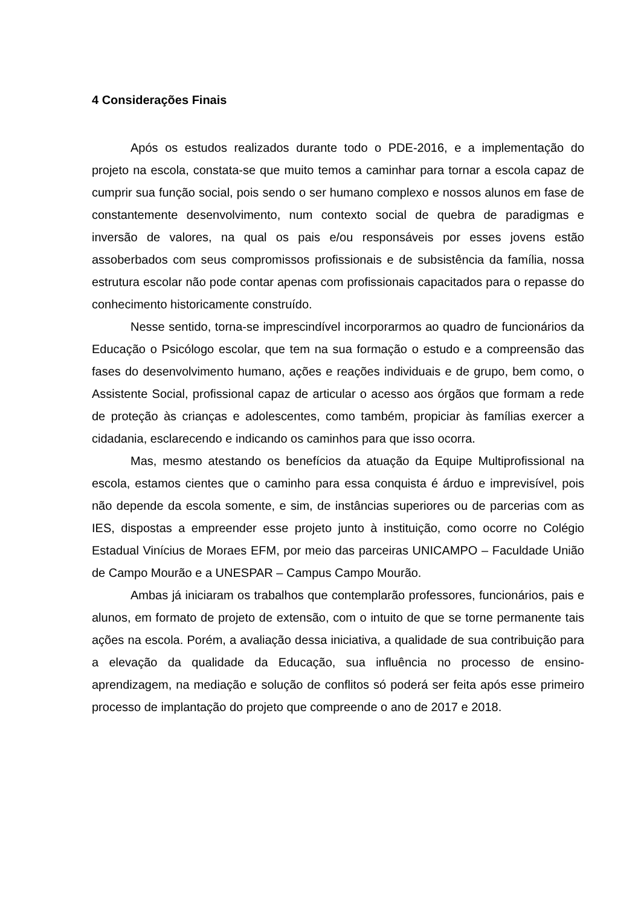4 Considerações Finais
Após os estudos realizados durante todo o PDE-2016, e a implementação do projeto na escola, constata-se que muito temos a caminhar para tornar a escola capaz de cumprir sua função social, pois sendo o ser humano complexo e nossos alunos em fase de constantemente desenvolvimento, num contexto social de quebra de paradigmas e inversão de valores, na qual os pais e/ou responsáveis por esses jovens estão assoberbados com seus compromissos profissionais e de subsistência da família, nossa estrutura escolar não pode contar apenas com profissionais capacitados para o repasse do conhecimento historicamente construído.
Nesse sentido, torna-se imprescindível incorporarmos ao quadro de funcionários da Educação o Psicólogo escolar, que tem na sua formação o estudo e a compreensão das fases do desenvolvimento humano, ações e reações individuais e de grupo, bem como, o Assistente Social, profissional capaz de articular o acesso aos órgãos que formam a rede de proteção às crianças e adolescentes, como também, propiciar às famílias exercer a cidadania, esclarecendo e indicando os caminhos para que isso ocorra.
Mas, mesmo atestando os benefícios da atuação da Equipe Multiprofissional na escola, estamos cientes que o caminho para essa conquista é árduo e imprevisível, pois não depende da escola somente, e sim, de instâncias superiores ou de parcerias com as IES, dispostas a empreender esse projeto junto à instituição, como ocorre no Colégio Estadual Vinícius de Moraes EFM, por meio das parceiras UNICAMPO – Faculdade União de Campo Mourão e a UNESPAR – Campus Campo Mourão.
Ambas já iniciaram os trabalhos que contemplarão professores, funcionários, pais e alunos, em formato de projeto de extensão, com o intuito de que se torne permanente tais ações na escola. Porém, a avaliação dessa iniciativa, a qualidade de sua contribuição para a elevação da qualidade da Educação, sua influência no processo de ensino-aprendizagem, na mediação e solução de conflitos só poderá ser feita após esse primeiro processo de implantação do projeto que compreende o ano de 2017 e 2018.